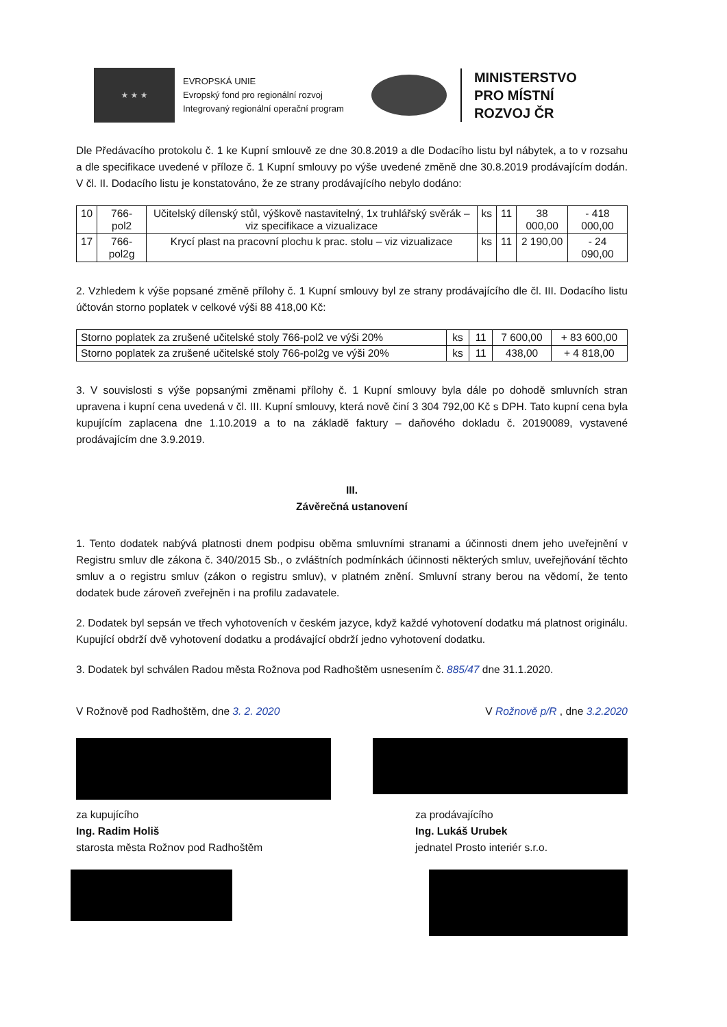★ ★ ★
EVROPSKÁ UNIE
Evropský fond pro regionální rozvoj
Integrovaný regionální operační program
MINISTERSTVO
PRO MÍSTNÍ
ROZVOJ ČR
Dle Předávacího protokolu č. 1 ke Kupní smlouvě ze dne 30.8.2019 a dle Dodacího listu byl nábytek, a to v rozsahu a dle specifikace uvedené v příloze č. 1 Kupní smlouvy po výše uvedené změně dne 30.8.2019 prodávajícím dodán. V čl. II. Dodacího listu je konstatováno, že ze strany prodávajícího nebylo dodáno:
| 10 | 766-pol2 | Učitelský dílenský stůl, výškově nastavitelný, 1x truhlářský svěrák – viz specifikace a vizualizace | ks | 11 | 38 000,00 | - 418 000,00 |
| 17 | 766-pol2g | Krycí plast na pracovní plochu k prac. stolu – viz vizualizace | ks | 11 | 2 190,00 | - 24 090,00 |
2. Vzhledem k výše popsané změně přílohy č. 1 Kupní smlouvy byl ze strany prodávajícího dle čl. III. Dodacího listu účtován storno poplatek v celkové výši 88 418,00 Kč:
| Storno poplatek za zrušené učitelské stoly 766-pol2 ve výši 20% | ks | 11 | 7 600,00 | + 83 600,00 |
| Storno poplatek za zrušené učitelské stoly 766-pol2g ve výši 20% | ks | 11 | 438,00 | + 4 818,00 |
3. V souvislosti s výše popsanými změnami přílohy č. 1 Kupní smlouvy byla dále po dohodě smluvních stran upravena i kupní cena uvedená v čl. III. Kupní smlouvy, která nově činí 3 304 792,00 Kč s DPH. Tato kupní cena byla kupujícím zaplacena dne 1.10.2019 a to na základě faktury – daňového dokladu č. 20190089, vystavené prodávajícím dne 3.9.2019.
III.
Závěrečná ustanovení
1. Tento dodatek nabývá platnosti dnem podpisu oběma smluvními stranami a účinnosti dnem jeho uveřejnění v Registru smluv dle zákona č. 340/2015 Sb., o zvláštních podmínkách účinnosti některých smluv, uveřejňování těchto smluv a o registru smluv (zákon o registru smluv), v platném znění. Smluvní strany berou na vědomí, že tento dodatek bude zároveň zveřejněn i na profilu zadavatele.
2. Dodatek byl sepsán ve třech vyhotoveních v českém jazyce, když každé vyhotovení dodatku má platnost originálu. Kupující obdrží dvě vyhotovení dodatku a prodávající obdrží jedno vyhotovení dodatku.
3. Dodatek byl schválen Radou města Rožnova pod Radhoštěm usnesením č. 885/47 dne 31.1.2020.
V Rožnově pod Radhoštěm, dne 3. 2. 2020
V Rožnově p/R , dne 3.2.2020
za kupujícího
Ing. Radim Holiš
starosta města Rožnov pod Radhoštěm
za prodávajícího
Ing. Lukáš Urubek
jednatel Prosto interiér s.r.o.